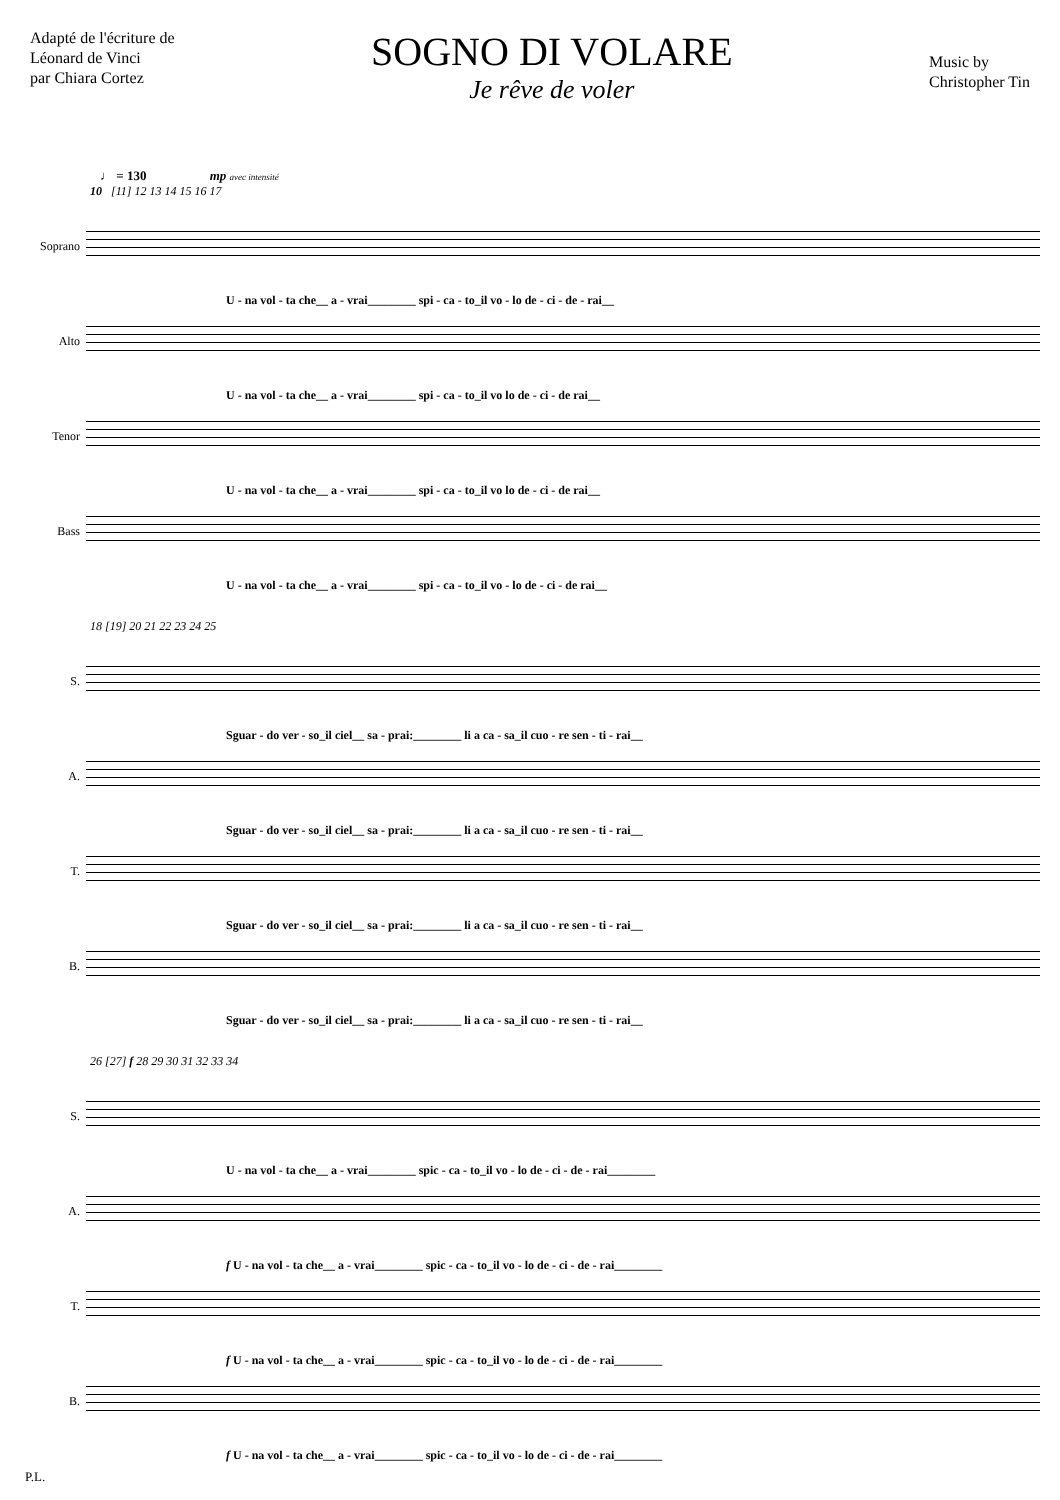Adapté de l'écriture de
Léonard de Vinci
par Chiara Cortez
SOGNO DI VOLARE
Je rêve de voler
Music by
Christopher Tin
♩ = 130 mp avec intensité
10 [11] 12 13 14 15 16 17
Soprano
U - na vol - ta che__ a - vrai________ spi - ca - to_il vo - lo de - ci - de - rai__
Alto
U - na vol - ta che__ a - vrai________ spi - ca - to_il vo lo de - ci - de rai__
Tenor
U - na vol - ta che__ a - vrai________ spi - ca - to_il vo lo de - ci - de rai__
Bass
U - na vol - ta che__ a - vrai________ spi - ca - to_il vo - lo de - ci - de rai__
18 [19] 20 21 22 23 24 25
S.
Sguar - do ver - so_il ciel__ sa - prai:________ li a ca - sa_il cuo - re sen - ti - rai__
A.
Sguar - do ver - so_il ciel__ sa - prai:________ li a ca - sa_il cuo - re sen - ti - rai__
T.
Sguar - do ver - so_il ciel__ sa - prai:________ li a ca - sa_il cuo - re sen - ti - rai__
B.
Sguar - do ver - so_il ciel__ sa - prai:________ li a ca - sa_il cuo - re sen - ti - rai__
26 [27] f 28 29 30 31 32 33 34
S.
U - na vol - ta che__ a - vrai________ spic - ca - to_il vo - lo de - ci - de - rai________
A.
f U - na vol - ta che__ a - vrai________ spic - ca - to_il vo - lo de - ci - de - rai________
T.
f U - na vol - ta che__ a - vrai________ spic - ca - to_il vo - lo de - ci - de - rai________
B.
f U - na vol - ta che__ a - vrai________ spic - ca - to_il vo - lo de - ci - de - rai________
P.L.